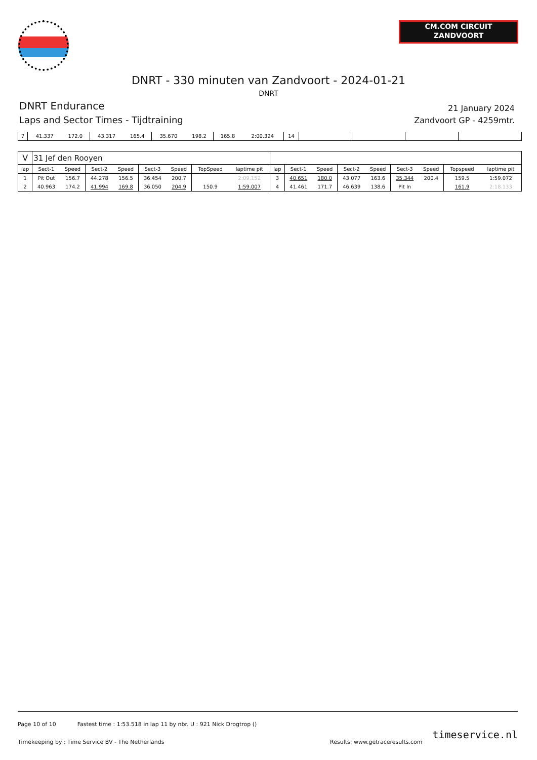CM.COM CIRCUIT
ZANDVOORT
DNRT - 330 minuten van Zandvoort - 2024-01-21
DNRT
DNRT Endurance
Laps and Sector Times - Tijdtraining
21 January 2024
Zandvoort GP - 4259mtr.
| 7 | 41.337 | 172.0 | 43.317 | 165.4 | 35.670 | 198.2 | 165.8 | 2:00.324 | 14 | | | | |
| V | 31 Jef den Rooyen | | | | | | | | | | | | | | | | |
| lap | Sect-1 | Speed | Sect-2 | Speed | Sect-3 | Speed | TopSpeed | laptime pit | lap | Sect-1 | Speed | Sect-2 | Speed | Sect-3 | Speed | Topspeed | laptime pit |
| 1 | Pit Out | 156.7 | 44.278 | 156.5 | 36.454 | 200.7 | | 2:09.152 | 3 | 40.651 | 180.0 | 43.077 | 163.6 | 35.344 | 200.4 | 159.5 | 1:59.072 |
| 2 | 40.963 | 174.2 | 41.994 | 169.8 | 36.050 | 204.9 | 150.9 | 1:59.007 | 4 | 41.461 | 171.7 | 46.639 | 138.6 | Pit In | | 161.9 | 2:18.133 |
Page 10 of 10 Fastest time : 1:53.518 in lap 11 by nbr. U : 921 Nick Drogtrop ()
Timekeeping by : Time Service BV - The Netherlands Results: www.getraceresults.com timeservice.nl